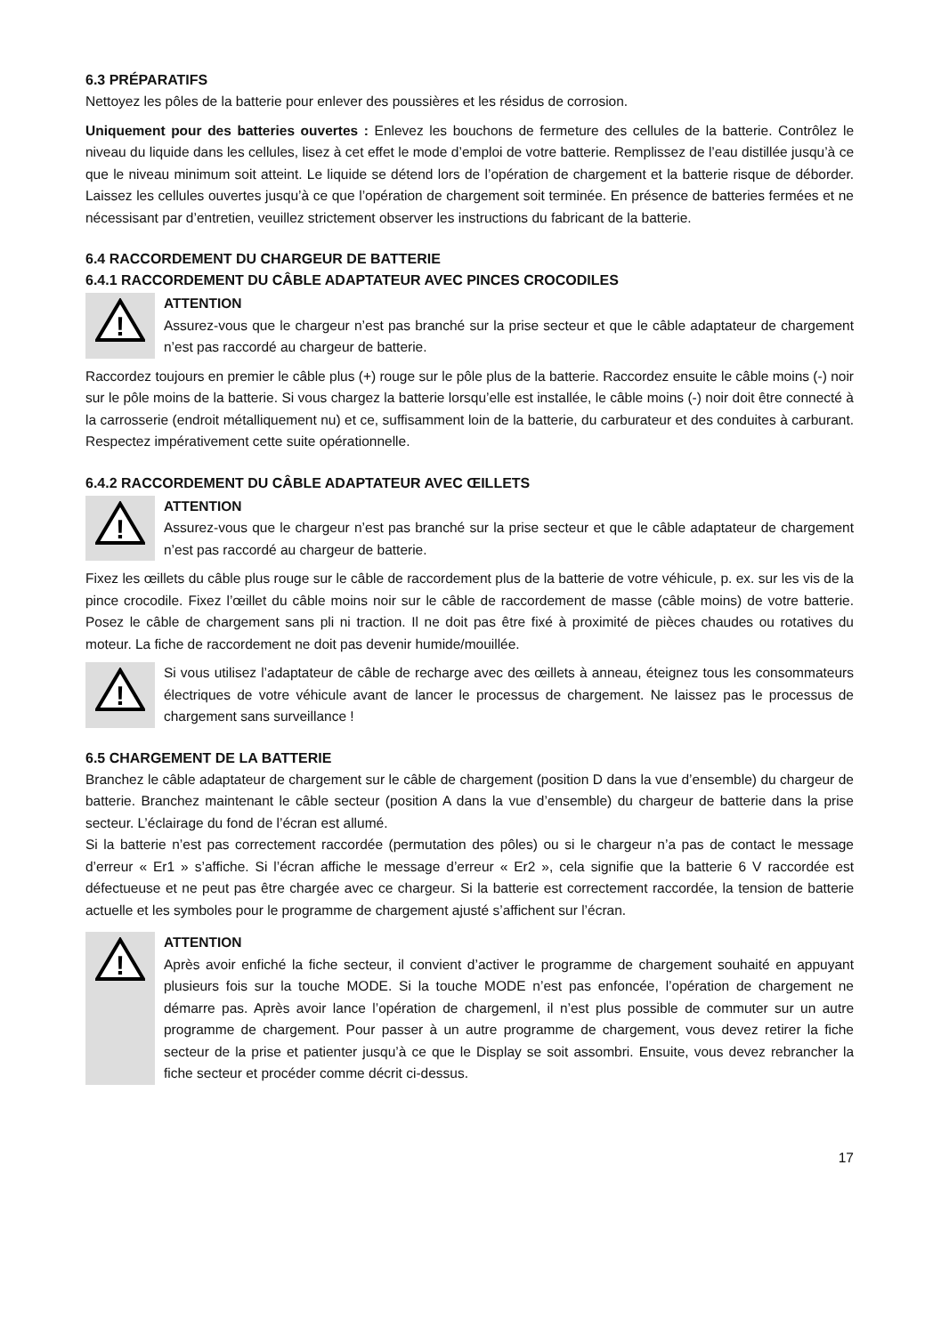6.3 PRÉPARATIFS
Nettoyez les pôles de la batterie pour enlever des poussières et les résidus de corrosion.
Uniquement pour des batteries ouvertes : Enlevez les bouchons de fermeture des cellules de la batterie. Contrôlez le niveau du liquide dans les cellules, lisez à cet effet le mode d’emploi de votre batterie. Remplissez de l’eau distillée jusqu’à ce que le niveau minimum soit atteint. Le liquide se détend lors de l’opération de chargement et la batterie risque de déborder. Laissez les cellules ouvertes jusqu’à ce que l’opération de chargement soit terminée. En présence de batteries fermées et ne nécessisant par d’entretien, veuillez strictement observer les instructions du fabricant de la batterie.
6.4 RACCORDEMENT DU CHARGEUR DE BATTERIE
6.4.1 RACCORDEMENT DU CÂBLE ADAPTATEUR AVEC PINCES CROCODILES
!
ATTENTION
Assurez-vous que le chargeur n’est pas branché sur la prise secteur et que le câble adaptateur de chargement n’est pas raccordé au chargeur de batterie.
Raccordez toujours en premier le câble plus (+) rouge sur le pôle plus de la batterie. Raccordez ensuite le câble moins (-) noir sur le pôle moins de la batterie. Si vous chargez la batterie lorsqu’elle est installée, le câble moins (-) noir doit être connecté à la carrosserie (endroit métalliquement nu) et ce, suffisamment loin de la batterie, du carburateur et des conduites à carburant. Respectez impérativement cette suite opérationnelle.
6.4.2 RACCORDEMENT DU CÂBLE ADAPTATEUR AVEC ŒILLETS
!
ATTENTION
Assurez-vous que le chargeur n’est pas branché sur la prise secteur et que le câble adaptateur de chargement n’est pas raccordé au chargeur de batterie.
Fixez les œillets du câble plus rouge sur le câble de raccordement plus de la batterie de votre véhicule, p. ex. sur les vis de la pince crocodile. Fixez l’œillet du câble moins noir sur le câble de raccordement de masse (câble moins) de votre batterie. Posez le câble de chargement sans pli ni traction. Il ne doit pas être fixé à proximité de pièces chaudes ou rotatives du moteur. La fiche de raccordement ne doit pas devenir humide/mouillée.
!
Si vous utilisez l’adaptateur de câble de recharge avec des œillets à anneau, éteignez tous les consommateurs électriques de votre véhicule avant de lancer le processus de chargement. Ne laissez pas le processus de chargement sans surveillance !
6.5 CHARGEMENT DE LA BATTERIE
Branchez le câble adaptateur de chargement sur le câble de chargement (position D dans la vue d’ensemble) du chargeur de batterie. Branchez maintenant le câble secteur (position A dans la vue d’ensemble) du chargeur de batterie dans la prise secteur. L’éclairage du fond de l’écran est allumé.
Si la batterie n’est pas correctement raccordée (permutation des pôles) ou si le chargeur n’a pas de contact le message d’erreur « Er1 » s’affiche. Si l’écran affiche le message d’erreur « Er2 », cela signifie que la batterie 6 V raccordée est défectueuse et ne peut pas être chargée avec ce chargeur. Si la batterie est correctement raccordée, la tension de batterie actuelle et les symboles pour le programme de chargement ajusté s’affichent sur l’écran.
!
ATTENTION
Après avoir enfiché la fiche secteur, il convient d’activer le programme de chargement souhaité en appuyant plusieurs fois sur la touche MODE. Si la touche MODE n’est pas enfoncée, l’opération de chargement ne démarre pas. Après avoir lance l’opération de chargemenl, il n’est plus possible de commuter sur un autre programme de chargement. Pour passer à un autre programme de chargement, vous devez retirer la fiche secteur de la prise et patienter jusqu’à ce que le Display se soit assombri. Ensuite, vous devez rebrancher la fiche secteur et procéder comme décrit ci-dessus.
17